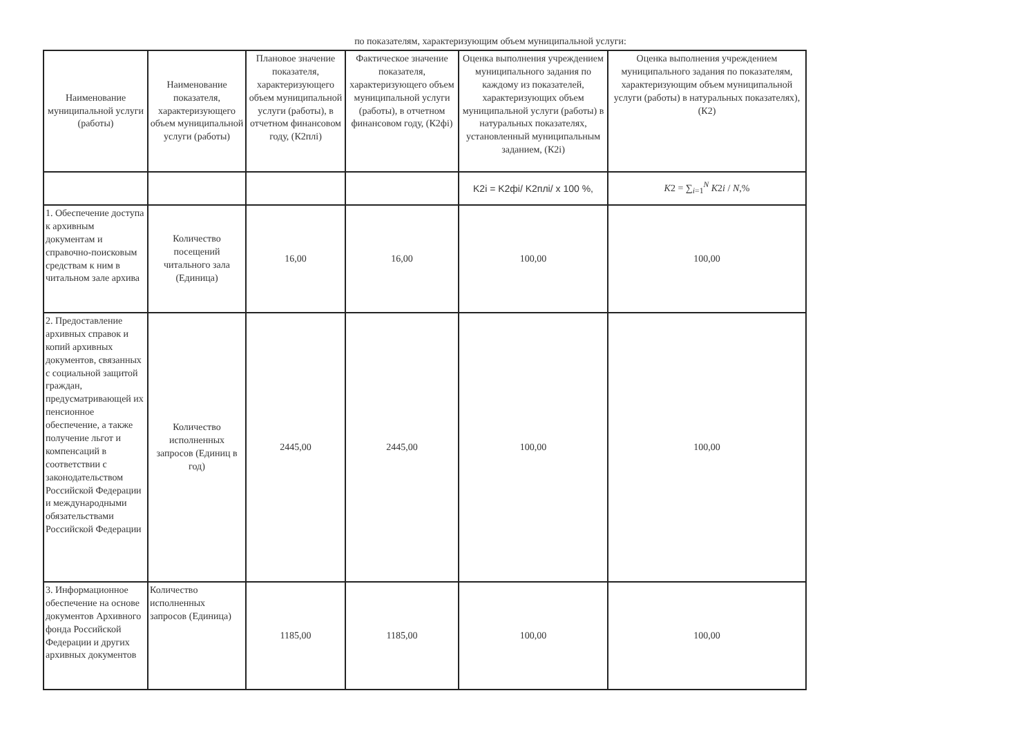по показателям, характеризующим объем муниципальной услуги:
| Наименование муниципальной услуги (работы) | Наименование показателя, характеризующего объем муниципальной услуги (работы) | Плановое значение показателя, характеризующего объем муниципальной услуги (работы), в отчетном финансовом году, (К2плi) | Фактическое значение показателя, характеризующего объем муниципальной услуги (работы), в отчетном финансовом году, (К2фi) | Оценка выполнения учреждением муниципального задания по каждому из показателей, характеризующих объем муниципальной услуги (работы) в натуральных показателях, установленный муниципальным заданием, (К2i) | Оценка выполнения учреждением муниципального задания по показателям, характеризующим объем муниципальной услуги (работы) в натуральных показателях), (К2) |
| | | | | K2i = K2фi/ K2плi/ x 100 %, | K 2 = ∑<sub>i=1</sub><sup>N</sup> K 2 i / N ,% |
| 1. Обеспечение доступа к архивным документам и справочно-поисковым средствам к ним в читальном зале архива | Количество посещений читального зала (Единица) | 16,00 | 16,00 | 100,00 | 100,00 |
| 2. Предоставление архивных справок и копий архивных документов, связанных с социальной защитой граждан, предусматривающей их пенсионное обеспечение, а также получение льгот и компенсаций в соответствии с законодательством Российской Федерации и международными обязательствами Российской Федерации | Количество исполненных запросов (Единиц в год) | 2445,00 | 2445,00 | 100,00 | 100,00 |
| 3. Информационное обеспечение на основе документов Архивного фонда Российской Федерации и других архивных документов | Количество исполненных запросов (Единица) | 1185,00 | 1185,00 | 100,00 | 100,00 |